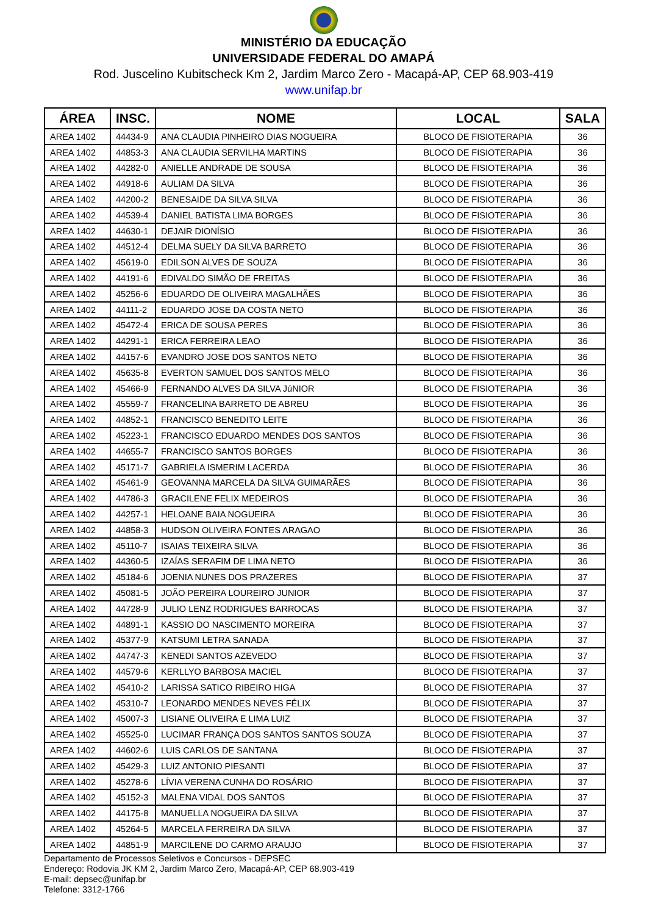MINISTÉRIO DA EDUCAÇÃO
UNIVERSIDADE FEDERAL DO AMAPÁ
Rod. Juscelino Kubitscheck Km 2, Jardim Marco Zero - Macapá-AP, CEP 68.903-419
www.unifap.br
| ÁREA | INSC. | NOME | LOCAL | SALA |
| --- | --- | --- | --- | --- |
| AREA 1402 | 44434-9 | ANA CLAUDIA PINHEIRO DIAS NOGUEIRA | BLOCO DE FISIOTERAPIA | 36 |
| AREA 1402 | 44853-3 | ANA CLAUDIA SERVILHA MARTINS | BLOCO DE FISIOTERAPIA | 36 |
| AREA 1402 | 44282-0 | ANIELLE ANDRADE DE SOUSA | BLOCO DE FISIOTERAPIA | 36 |
| AREA 1402 | 44918-6 | AULIAM DA SILVA | BLOCO DE FISIOTERAPIA | 36 |
| AREA 1402 | 44200-2 | BENESAIDE DA SILVA SILVA | BLOCO DE FISIOTERAPIA | 36 |
| AREA 1402 | 44539-4 | DANIEL BATISTA LIMA BORGES | BLOCO DE FISIOTERAPIA | 36 |
| AREA 1402 | 44630-1 | DEJAIR DIONÍSIO | BLOCO DE FISIOTERAPIA | 36 |
| AREA 1402 | 44512-4 | DELMA SUELY DA SILVA BARRETO | BLOCO DE FISIOTERAPIA | 36 |
| AREA 1402 | 45619-0 | EDILSON ALVES DE SOUZA | BLOCO DE FISIOTERAPIA | 36 |
| AREA 1402 | 44191-6 | EDIVALDO SIMÃO DE FREITAS | BLOCO DE FISIOTERAPIA | 36 |
| AREA 1402 | 45256-6 | EDUARDO DE OLIVEIRA MAGALHÃES | BLOCO DE FISIOTERAPIA | 36 |
| AREA 1402 | 44111-2 | EDUARDO JOSE DA COSTA NETO | BLOCO DE FISIOTERAPIA | 36 |
| AREA 1402 | 45472-4 | ERICA DE SOUSA PERES | BLOCO DE FISIOTERAPIA | 36 |
| AREA 1402 | 44291-1 | ERICA FERREIRA LEAO | BLOCO DE FISIOTERAPIA | 36 |
| AREA 1402 | 44157-6 | EVANDRO JOSE DOS SANTOS NETO | BLOCO DE FISIOTERAPIA | 36 |
| AREA 1402 | 45635-8 | EVERTON SAMUEL DOS SANTOS MELO | BLOCO DE FISIOTERAPIA | 36 |
| AREA 1402 | 45466-9 | FERNANDO ALVES DA SILVA JúNIOR | BLOCO DE FISIOTERAPIA | 36 |
| AREA 1402 | 45559-7 | FRANCELINA BARRETO DE ABREU | BLOCO DE FISIOTERAPIA | 36 |
| AREA 1402 | 44852-1 | FRANCISCO BENEDITO LEITE | BLOCO DE FISIOTERAPIA | 36 |
| AREA 1402 | 45223-1 | FRANCISCO EDUARDO MENDES DOS SANTOS | BLOCO DE FISIOTERAPIA | 36 |
| AREA 1402 | 44655-7 | FRANCISCO SANTOS BORGES | BLOCO DE FISIOTERAPIA | 36 |
| AREA 1402 | 45171-7 | GABRIELA ISMERIM LACERDA | BLOCO DE FISIOTERAPIA | 36 |
| AREA 1402 | 45461-9 | GEOVANNA MARCELA DA SILVA GUIMARÃES | BLOCO DE FISIOTERAPIA | 36 |
| AREA 1402 | 44786-3 | GRACILENE FELIX MEDEIROS | BLOCO DE FISIOTERAPIA | 36 |
| AREA 1402 | 44257-1 | HELOANE BAIA NOGUEIRA | BLOCO DE FISIOTERAPIA | 36 |
| AREA 1402 | 44858-3 | HUDSON OLIVEIRA FONTES ARAGAO | BLOCO DE FISIOTERAPIA | 36 |
| AREA 1402 | 45110-7 | ISAIAS TEIXEIRA SILVA | BLOCO DE FISIOTERAPIA | 36 |
| AREA 1402 | 44360-5 | IZAÍAS SERAFIM DE LIMA NETO | BLOCO DE FISIOTERAPIA | 36 |
| AREA 1402 | 45184-6 | JOENIA NUNES DOS PRAZERES | BLOCO DE FISIOTERAPIA | 37 |
| AREA 1402 | 45081-5 | JOÃO PEREIRA LOUREIRO JUNIOR | BLOCO DE FISIOTERAPIA | 37 |
| AREA 1402 | 44728-9 | JULIO LENZ RODRIGUES BARROCAS | BLOCO DE FISIOTERAPIA | 37 |
| AREA 1402 | 44891-1 | KASSIO DO NASCIMENTO MOREIRA | BLOCO DE FISIOTERAPIA | 37 |
| AREA 1402 | 45377-9 | KATSUMI LETRA SANADA | BLOCO DE FISIOTERAPIA | 37 |
| AREA 1402 | 44747-3 | KENEDI SANTOS AZEVEDO | BLOCO DE FISIOTERAPIA | 37 |
| AREA 1402 | 44579-6 | KERLLYO BARBOSA MACIEL | BLOCO DE FISIOTERAPIA | 37 |
| AREA 1402 | 45410-2 | LARISSA SATICO RIBEIRO HIGA | BLOCO DE FISIOTERAPIA | 37 |
| AREA 1402 | 45310-7 | LEONARDO MENDES NEVES FÉLIX | BLOCO DE FISIOTERAPIA | 37 |
| AREA 1402 | 45007-3 | LISIANE OLIVEIRA E LIMA LUIZ | BLOCO DE FISIOTERAPIA | 37 |
| AREA 1402 | 45525-0 | LUCIMAR FRANÇA DOS SANTOS SANTOS SOUZA | BLOCO DE FISIOTERAPIA | 37 |
| AREA 1402 | 44602-6 | LUIS CARLOS DE SANTANA | BLOCO DE FISIOTERAPIA | 37 |
| AREA 1402 | 45429-3 | LUIZ ANTONIO PIESANTI | BLOCO DE FISIOTERAPIA | 37 |
| AREA 1402 | 45278-6 | LÍVIA VERENA CUNHA DO ROSÁRIO | BLOCO DE FISIOTERAPIA | 37 |
| AREA 1402 | 45152-3 | MALENA VIDAL DOS SANTOS | BLOCO DE FISIOTERAPIA | 37 |
| AREA 1402 | 44175-8 | MANUELLA NOGUEIRA DA SILVA | BLOCO DE FISIOTERAPIA | 37 |
| AREA 1402 | 45264-5 | MARCELA FERREIRA DA SILVA | BLOCO DE FISIOTERAPIA | 37 |
| AREA 1402 | 44851-9 | MARCILENE DO CARMO ARAUJO | BLOCO DE FISIOTERAPIA | 37 |
Departamento de Processos Seletivos e Concursos - DEPSEC
Endereço: Rodovia JK KM 2, Jardim Marco Zero, Macapá-AP, CEP 68.903-419
E-mail: depsec@unifap.br
Telefone: 3312-1766